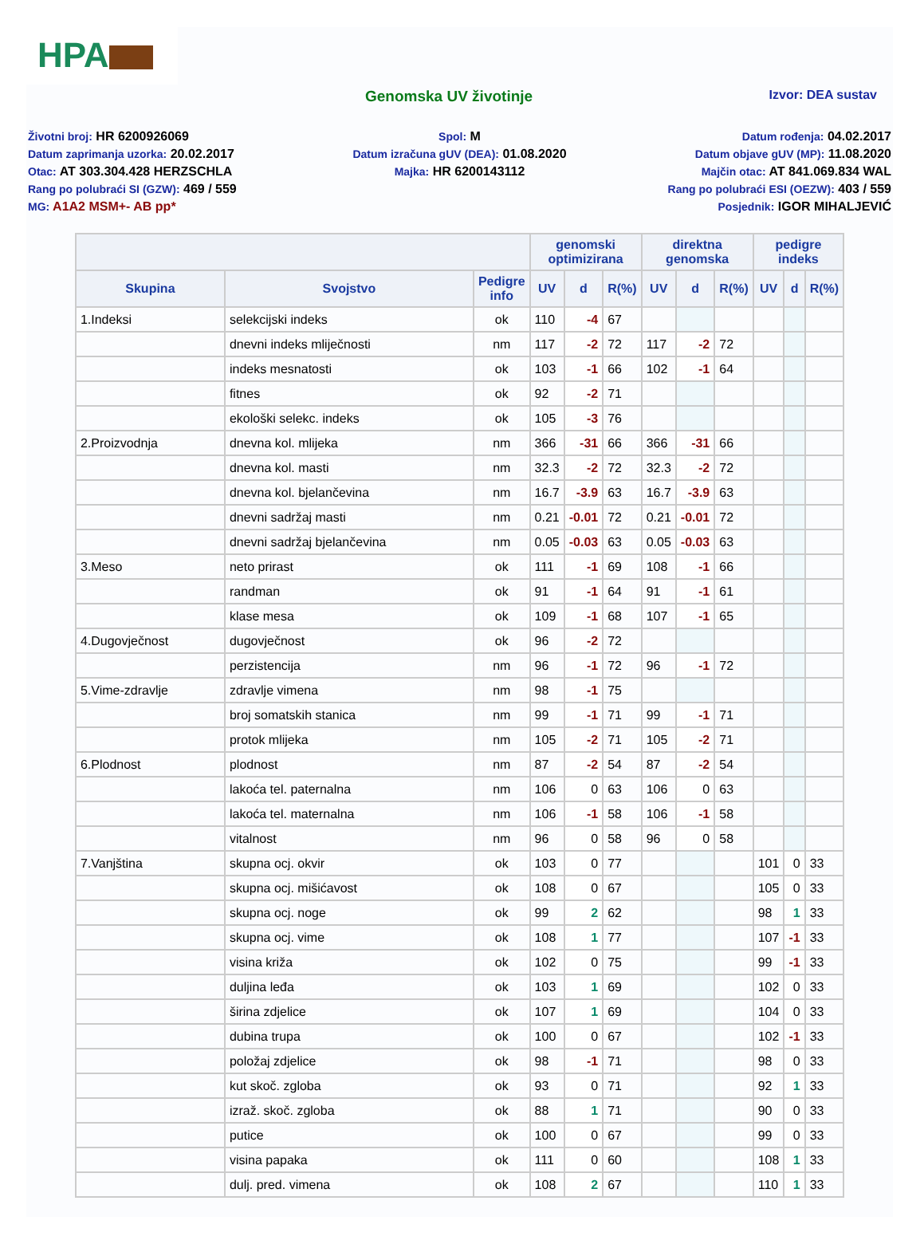HPA
Genomska UV životinje
Izvor: DEA sustav
Životni broj: HR 6200926069
Datum zaprimanja uzorka: 20.02.2017
Otac: AT 303.304.428 HERZSCHLA
Rang po polubraći SI (GZW): 469 / 559
MG: A1A2 MSM+- AB pp*
Spol: M
Datum izračuna gUV (DEA): 01.08.2020
Majka: HR 6200143112
Datum rođenja: 04.02.2017
Datum objave gUV (MP): 11.08.2020
Majčin otac: AT 841.069.834 WAL
Rang po polubraći ESI (OEZW): 403 / 559
Posjednik: IGOR MIHALJEVIĆ
| | | | genomski optimizirana | | | direktna genomska | | | pedigre indeks | | |
| --- | --- | --- | --- | --- | --- | --- | --- | --- | --- | --- | --- |
| Skupina | Svojstvo | Pedigre info | UV | d | R(%) | UV | d | R(%) | UV | d | R(%) |
| 1.Indeksi | selekcijski indeks | ok | 110 | -4 | 67 | | | | | | |
| | dnevni indeks mliječnosti | nm | 117 | -2 | 72 | 117 | -2 | 72 | | | |
| | indeks mesnatosti | ok | 103 | -1 | 66 | 102 | -1 | 64 | | | |
| | fitnes | ok | 92 | -2 | 71 | | | | | | |
| | ekološki selekc. indeks | ok | 105 | -3 | 76 | | | | | | |
| 2.Proizvodnja | dnevna kol. mlijeka | nm | 366 | -31 | 66 | 366 | -31 | 66 | | | |
| | dnevna kol. masti | nm | 32.3 | -2 | 72 | 32.3 | -2 | 72 | | | |
| | dnevna kol. bjelančevina | nm | 16.7 | -3.9 | 63 | 16.7 | -3.9 | 63 | | | |
| | dnevni sadržaj masti | nm | 0.21 | -0.01 | 72 | 0.21 | -0.01 | 72 | | | |
| | dnevni sadržaj bjelančevina | nm | 0.05 | -0.03 | 63 | 0.05 | -0.03 | 63 | | | |
| 3.Meso | neto prirast | ok | 111 | -1 | 69 | 108 | -1 | 66 | | | |
| | randman | ok | 91 | -1 | 64 | 91 | -1 | 61 | | | |
| | klase mesa | ok | 109 | -1 | 68 | 107 | -1 | 65 | | | |
| 4.Dugovječnost | dugovječnost | ok | 96 | -2 | 72 | | | | | | |
| | perzistencija | nm | 96 | -1 | 72 | 96 | -1 | 72 | | | |
| 5.Vime-zdravlje | zdravlje vimena | nm | 98 | -1 | 75 | | | | | | |
| | broj somatskih stanica | nm | 99 | -1 | 71 | 99 | -1 | 71 | | | |
| | protok mlijeka | nm | 105 | -2 | 71 | 105 | -2 | 71 | | | |
| 6.Plodnost | plodnost | nm | 87 | -2 | 54 | 87 | -2 | 54 | | | |
| | lakoća tel. paternalna | nm | 106 | 0 | 63 | 106 | 0 | 63 | | | |
| | lakoća tel. maternalna | nm | 106 | -1 | 58 | 106 | -1 | 58 | | | |
| | vitalnost | nm | 96 | 0 | 58 | 96 | 0 | 58 | | | |
| 7.Vanjština | skupna ocj. okvir | ok | 103 | 0 | 77 | | | | 101 | 0 | 33 |
| | skupna ocj. mišićavost | ok | 108 | 0 | 67 | | | | 105 | 0 | 33 |
| | skupna ocj. noge | ok | 99 | 2 | 62 | | | | 98 | 1 | 33 |
| | skupna ocj. vime | ok | 108 | 1 | 77 | | | | 107 | -1 | 33 |
| | visina križa | ok | 102 | 0 | 75 | | | | 99 | -1 | 33 |
| | duljina leđa | ok | 103 | 1 | 69 | | | | 102 | 0 | 33 |
| | širina zdjelice | ok | 107 | 1 | 69 | | | | 104 | 0 | 33 |
| | dubina trupa | ok | 100 | 0 | 67 | | | | 102 | -1 | 33 |
| | položaj zdjelice | ok | 98 | -1 | 71 | | | | 98 | 0 | 33 |
| | kut skoč. zgloba | ok | 93 | 0 | 71 | | | | 92 | 1 | 33 |
| | izraž. skoč. zgloba | ok | 88 | 1 | 71 | | | | 90 | 0 | 33 |
| | putice | ok | 100 | 0 | 67 | | | | 99 | 0 | 33 |
| | visina papaka | ok | 111 | 0 | 60 | | | | 108 | 1 | 33 |
| | dulj. pred. vimena | ok | 108 | 2 | 67 | | | | 110 | 1 | 33 |